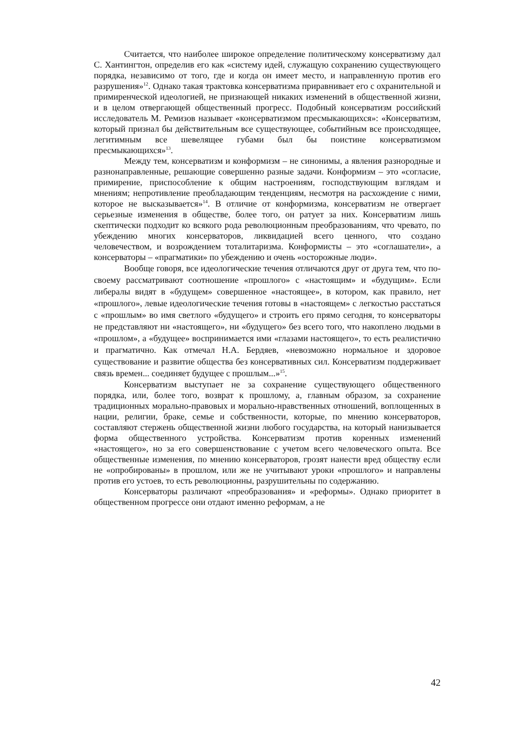Считается, что наиболее широкое определение политическому консерватизму дал С. Хантингтон, определив его как «систему идей, служащую сохранению существующего порядка, независимо от того, где и когда он имеет место, и направленную против его разрушения»<sup>12</sup>. Однако такая трактовка консерватизма приравнивает его с охранительной и примиренческой идеологией, не признающей никаких изменений в общественной жизни, и в целом отвергающей общественный прогресс. Подобный консерватизм российский исследователь М. Ремизов называет «консерватизмом пресмыкающихся»: «Консерватизм, который признал бы действительным все существующее, событийным все происходящее, легитимным все шевелящее губами был бы поистине консерватизмом пресмыкающихся»<sup>13</sup>.
Между тем, консерватизм и конформизм – не синонимы, а явления разнородные и разнонаправленные, решающие совершенно разные задачи. Конформизм – это «согласие, примирение, приспособление к общим настроениям, господствующим взглядам и мнениям; непротивление преобладающим тенденциям, несмотря на расхождение с ними, которое не высказывается»<sup>14</sup>. В отличие от конформизма, консерватизм не отвергает серьезные изменения в обществе, более того, он ратует за них. Консерватизм лишь скептически подходит ко всякого рода революционным преобразованиям, что чревато, по убеждению многих консерваторов, ликвидацией всего ценного, что создано человечеством, и возрождением тоталитаризма. Конформисты – это «соглашатели», а консерваторы – «прагматики» по убеждению и очень «осторожные люди».
Вообще говоря, все идеологические течения отличаются друг от друга тем, что по-своему рассматривают соотношение «прошлого» с «настоящим» и «будущим». Если либералы видят в «будущем» совершенное «настоящее», в котором, как правило, нет «прошлого», левые идеологические течения готовы в «настоящем» с легкостью расстаться с «прошлым» во имя светлого «будущего» и строить его прямо сегодня, то консерваторы не представляют ни «настоящего», ни «будущего» без всего того, что накоплено людьми в «прошлом», а «будущее» воспринимается ими «глазами настоящего», то есть реалистично и прагматично. Как отмечал Н.А. Бердяев, «невозможно нормальное и здоровое существование и развитие общества без консервативных сил. Консерватизм поддерживает связь времен... соединяет будущее с прошлым...»<sup>15</sup>.
Консерватизм выступает не за сохранение существующего общественного порядка, или, более того, возврат к прошлому, а, главным образом, за сохранение традиционных морально-правовых и морально-нравственных отношений, воплощенных в нации, религии, браке, семье и собственности, которые, по мнению консерваторов, составляют стержень общественной жизни любого государства, на который нанизывается форма общественного устройства. Консерватизм против коренных изменений «настоящего», но за его совершенствование с учетом всего человеческого опыта. Все общественные изменения, по мнению консерваторов, грозят нанести вред обществу если не «опробированы» в прошлом, или же не учитывают уроки «прошлого» и направлены против его устоев, то есть революционны, разрушительны по содержанию.
Консерваторы различают «преобразования» и «реформы». Однако приоритет в общественном прогрессе они отдают именно реформам, а не
42